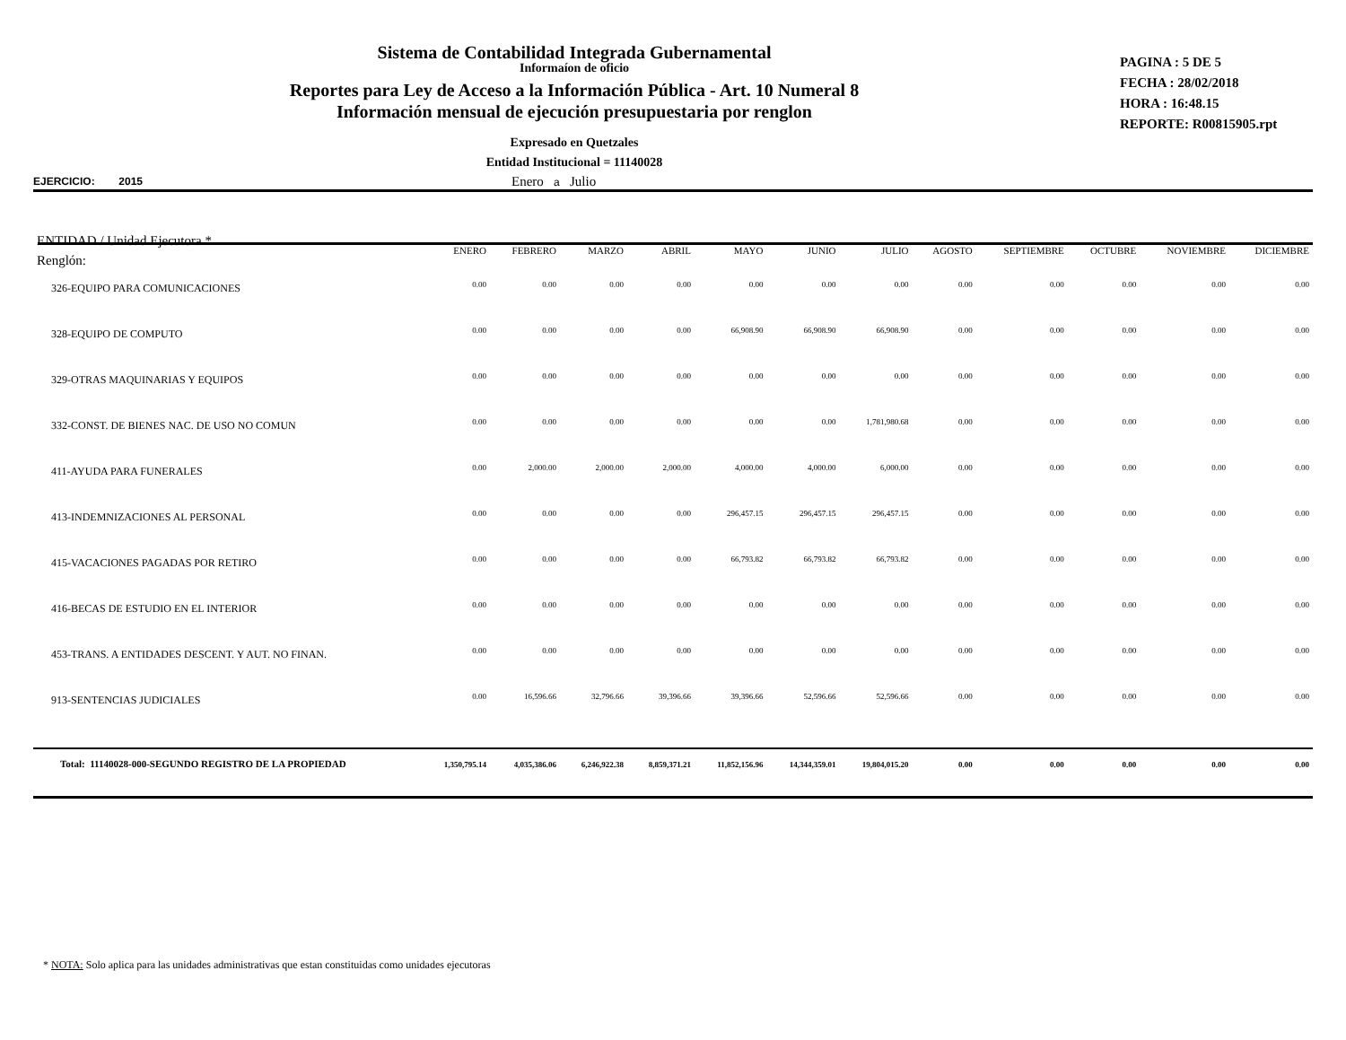Sistema de Contabilidad Integrada Gubernamental
Informaíon de oficio
Reportes para Ley de Acceso a la Información Pública - Art. 10 Numeral 8
Información mensual de ejecución presupuestaria por renglon
Expresado en Quetzales
Entidad Institucional = 11140028
PAGINA : 5 DE 5
FECHA : 28/02/2018
HORA : 16:48.15
REPORTE: R00815905.rpt
EJERCICIO: 2015 Enero a Julio
| ENTIDAD / Unidad Ejecutora * Renglón: | ENERO | FEBRERO | MARZO | ABRIL | MAYO | JUNIO | JULIO | AGOSTO | SEPTIEMBRE | OCTUBRE | NOVIEMBRE | DICIEMBRE |
| --- | --- | --- | --- | --- | --- | --- | --- | --- | --- | --- | --- | --- |
| 326-EQUIPO PARA COMUNICACIONES | 0.00 | 0.00 | 0.00 | 0.00 | 0.00 | 0.00 | 0.00 | 0.00 | 0.00 | 0.00 | 0.00 | 0.00 |
| 328-EQUIPO DE COMPUTO | 0.00 | 0.00 | 0.00 | 0.00 | 66,908.90 | 66,908.90 | 66,908.90 | 0.00 | 0.00 | 0.00 | 0.00 | 0.00 |
| 329-OTRAS MAQUINARIAS Y EQUIPOS | 0.00 | 0.00 | 0.00 | 0.00 | 0.00 | 0.00 | 0.00 | 0.00 | 0.00 | 0.00 | 0.00 | 0.00 |
| 332-CONST. DE BIENES NAC. DE USO NO COMUN | 0.00 | 0.00 | 0.00 | 0.00 | 0.00 | 0.00 | 1,781,980.68 | 0.00 | 0.00 | 0.00 | 0.00 | 0.00 |
| 411-AYUDA PARA FUNERALES | 0.00 | 2,000.00 | 2,000.00 | 2,000.00 | 4,000.00 | 4,000.00 | 6,000.00 | 0.00 | 0.00 | 0.00 | 0.00 | 0.00 |
| 413-INDEMNIZACIONES AL PERSONAL | 0.00 | 0.00 | 0.00 | 0.00 | 296,457.15 | 296,457.15 | 296,457.15 | 0.00 | 0.00 | 0.00 | 0.00 | 0.00 |
| 415-VACACIONES PAGADAS POR RETIRO | 0.00 | 0.00 | 0.00 | 0.00 | 66,793.82 | 66,793.82 | 66,793.82 | 0.00 | 0.00 | 0.00 | 0.00 | 0.00 |
| 416-BECAS DE ESTUDIO EN EL INTERIOR | 0.00 | 0.00 | 0.00 | 0.00 | 0.00 | 0.00 | 0.00 | 0.00 | 0.00 | 0.00 | 0.00 | 0.00 |
| 453-TRANS. A ENTIDADES DESCENT. Y AUT. NO FINAN. | 0.00 | 0.00 | 0.00 | 0.00 | 0.00 | 0.00 | 0.00 | 0.00 | 0.00 | 0.00 | 0.00 | 0.00 |
| 913-SENTENCIAS JUDICIALES | 0.00 | 16,596.66 | 32,796.66 | 39,396.66 | 39,396.66 | 52,596.66 | 52,596.66 | 0.00 | 0.00 | 0.00 | 0.00 | 0.00 |
| Total: 11140028-000-SEGUNDO REGISTRO DE LA PROPIEDAD | 1,350,795.14 | 4,035,386.06 | 6,246,922.38 | 8,859,371.21 | 11,852,156.96 | 14,344,359.01 | 19,804,015.20 | 0.00 | 0.00 | 0.00 | 0.00 | 0.00 |
* NOTA: Solo aplica para las unidades administrativas que estan constituidas como unidades ejecutoras